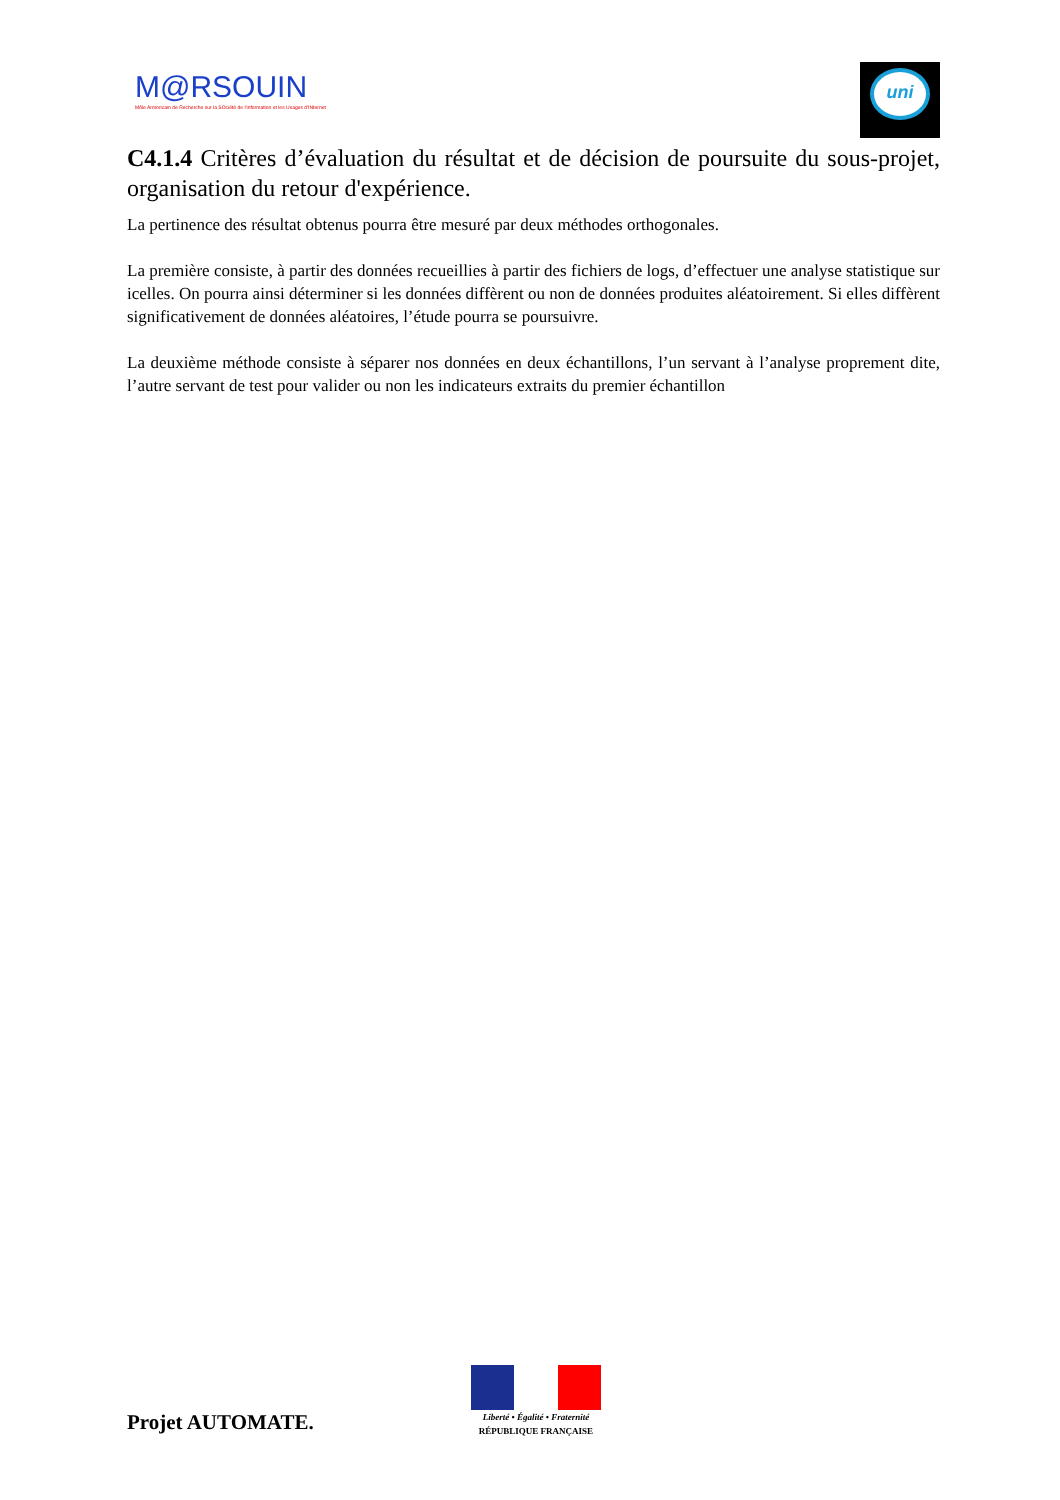M@RSOUIN
Môle Armoricain de Recherche sur la SOciété de l'information et les Usages d'INternet
uni
C4.1.4 Critères d’évaluation du résultat et de décision de poursuite du sous-projet, organisation du retour d'expérience.
La pertinence des résultat obtenus pourra être mesuré par deux méthodes orthogonales.
La première consiste, à partir des données recueillies à partir des fichiers de logs, d’effectuer une analyse statistique sur icelles. On pourra ainsi déterminer si les données diffèrent ou non de données produites aléatoirement. Si elles diffèrent significativement de données aléatoires, l’étude pourra se poursuivre.
La deuxième méthode consiste à séparer nos données en deux échantillons, l’un servant à l’analyse proprement dite, l’autre servant de test pour valider ou non les indicateurs extraits du premier échantillon
Projet AUTOMATE.
Liberté • Égalité • Fraternité
RÉPUBLIQUE FRANÇAISE